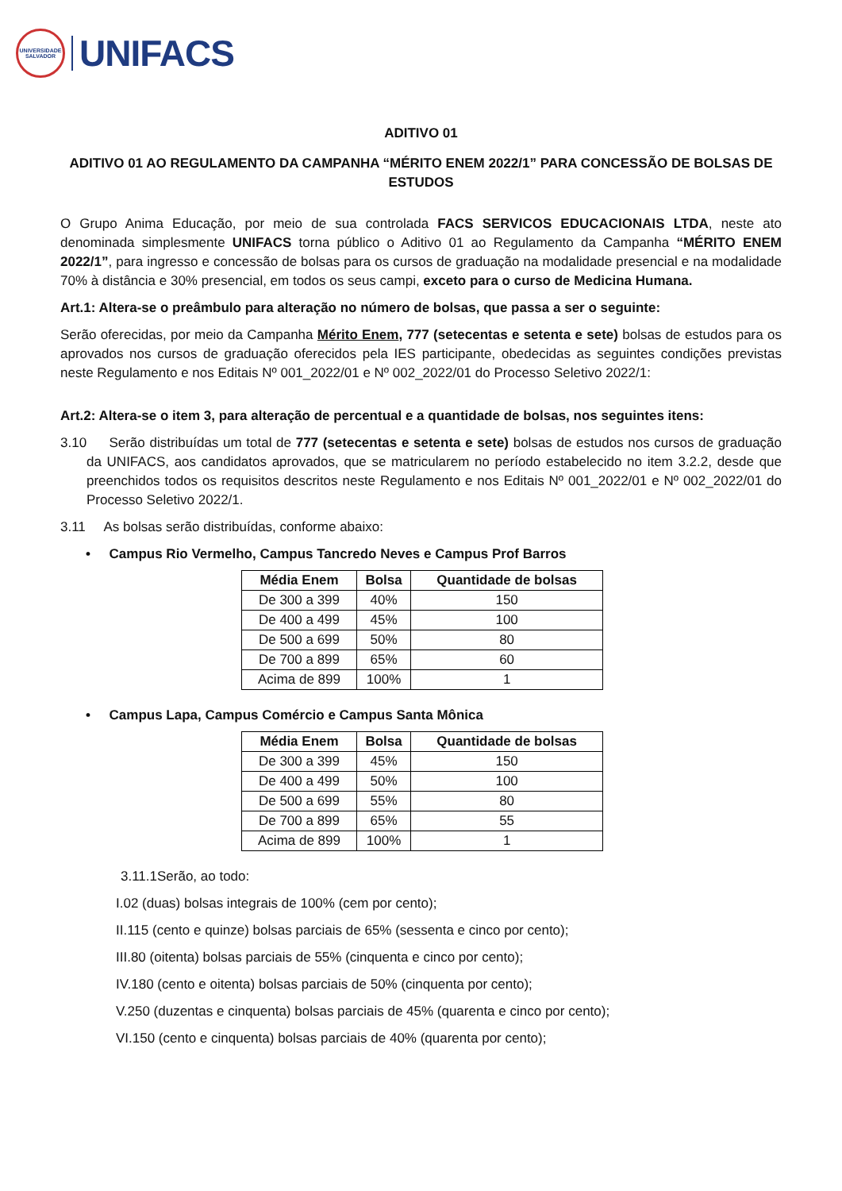UNIVERSIDADE
SALVADOR
UNIFACS
ADITIVO 01
ADITIVO 01 AO REGULAMENTO DA CAMPANHA “MÉRITO ENEM 2022/1” PARA CONCESSÃO DE BOLSAS DE ESTUDOS
O Grupo Anima Educação, por meio de sua controlada FACS SERVICOS EDUCACIONAIS LTDA, neste ato denominada simplesmente UNIFACS torna público o Aditivo 01 ao Regulamento da Campanha “MÉRITO ENEM 2022/1”, para ingresso e concessão de bolsas para os cursos de graduação na modalidade presencial e na modalidade 70% à distância e 30% presencial, em todos os seus campi, exceto para o curso de Medicina Humana.
Art.1: Altera-se o preâmbulo para alteração no número de bolsas, que passa a ser o seguinte:
Serão oferecidas, por meio da Campanha Mérito Enem, 777 (setecentas e setenta e sete) bolsas de estudos para os aprovados nos cursos de graduação oferecidos pela IES participante, obedecidas as seguintes condições previstas neste Regulamento e nos Editais Nº 001_2022/01 e Nº 002_2022/01 do Processo Seletivo 2022/1:
Art.2: Altera-se o item 3, para alteração de percentual e a quantidade de bolsas, nos seguintes itens:
3.10 Serão distribuídas um total de 777 (setecentas e setenta e sete) bolsas de estudos nos cursos de graduação da UNIFACS, aos candidatos aprovados, que se matricularem no período estabelecido no item 3.2.2, desde que preenchidos todos os requisitos descritos neste Regulamento e nos Editais Nº 001_2022/01 e Nº 002_2022/01 do Processo Seletivo 2022/1.
3.11 As bolsas serão distribuídas, conforme abaixo:
• Campus Rio Vermelho, Campus Tancredo Neves e Campus Prof Barros
| Média Enem | Bolsa | Quantidade de bolsas |
| --- | --- | --- |
| De 300 a 399 | 40% | 150 |
| De 400 a 499 | 45% | 100 |
| De 500 a 699 | 50% | 80 |
| De 700 a 899 | 65% | 60 |
| Acima de 899 | 100% | 1 |
• Campus Lapa, Campus Comércio e Campus Santa Mônica
| Média Enem | Bolsa | Quantidade de bolsas |
| --- | --- | --- |
| De 300 a 399 | 45% | 150 |
| De 400 a 499 | 50% | 100 |
| De 500 a 699 | 55% | 80 |
| De 700 a 899 | 65% | 55 |
| Acima de 899 | 100% | 1 |
3.11.1Serão, ao todo:
I.02 (duas) bolsas integrais de 100% (cem por cento);
II.115 (cento e quinze) bolsas parciais de 65% (sessenta e cinco por cento);
III.80 (oitenta) bolsas parciais de 55% (cinquenta e cinco por cento);
IV.180 (cento e oitenta) bolsas parciais de 50% (cinquenta por cento);
V.250 (duzentas e cinquenta) bolsas parciais de 45% (quarenta e cinco por cento);
VI.150 (cento e cinquenta) bolsas parciais de 40% (quarenta por cento);